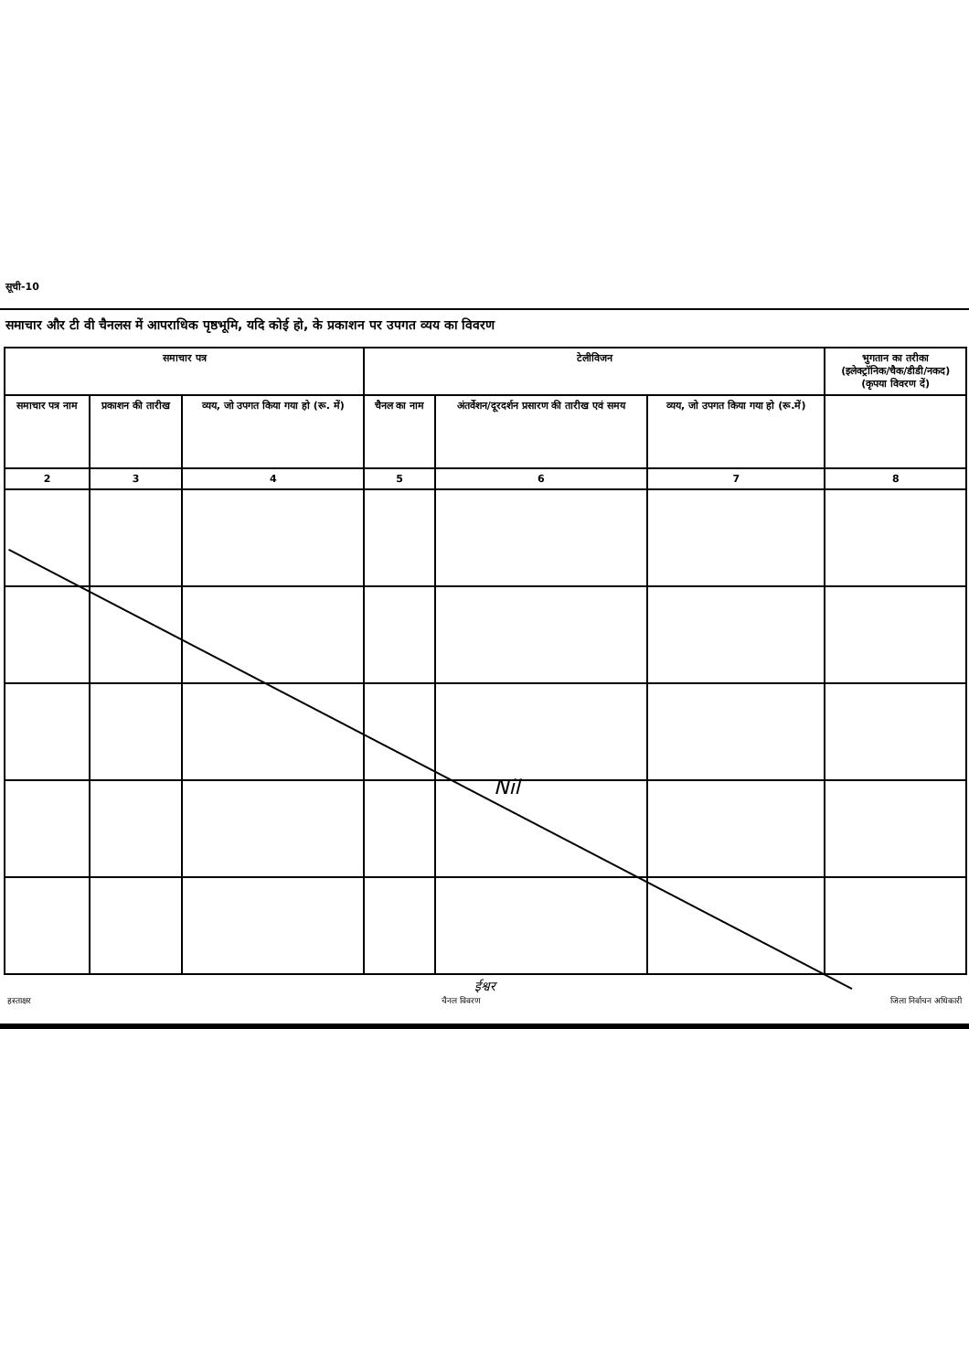सूची-10
समाचार और टी वी चैनलस में आपराधिक पृष्ठभूमि, यदि कोई हो, के प्रकाशन पर उपगत व्यय का विवरण
| समाचार पत्र | | | टेलीविजन | | | भुगतान का तरीका (इलेक्ट्रॉनिक/चैक/डीडी/नकद) (कृपया विवरण दें) |
| --- | --- | --- | --- | --- | --- | --- |
| समाचार पत्र नाम | प्रकाशन की तारीख | व्यय, जो उपगत किया गया हो (रू. में) | चैनल का नाम | अंतर्वेशन/दूरदर्शन प्रसारण की तारीख एवं समय | व्यय, जो उपगत किया गया हो (रू.में) | |
| 2 | 3 | 4 | 5 | 6 | 7 | 8 |
ईश्वर
हस्ताक्षर चैनल विवरण जिला निर्वाचन अधिकारी
Nil